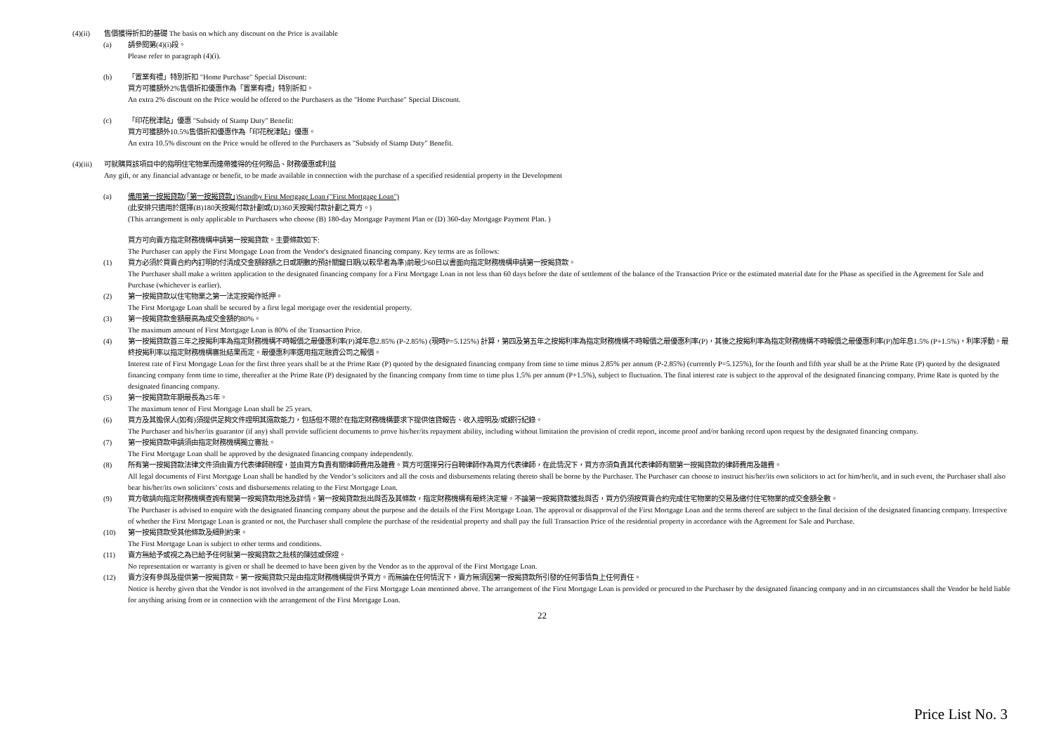(4)(ii) 售價獲得折扣的基礎 The basis on which any discount on the Price is available
(a) 請參閱第(4)(i)段。
Please refer to paragraph (4)(i).
(b) 「置業有禮」特別折扣 "Home Purchase" Special Discount:
買方可獲額外2%售價折扣優惠作為「置業有禮」特別折扣。
An extra 2% discount on the Price would be offered to the Purchasers as the "Home Purchase" Special Discount.
(c) 「印花稅津貼」優惠 "Subsidy of Stamp Duty" Benefit:
買方可獲額外10.5%售價折扣優惠作為「印花稅津貼」優惠。
An extra 10.5% discount on the Price would be offered to the Purchasers as "Subsidy of Stamp Duty" Benefit.
(4)(iii)
可就購買該項目中的指明住宅物業而連帶獲得的任何贈品、財務優惠或利益
Any gift, or any financial advantage or benefit, to be made available in connection with the purchase of a specified residential property in the Development
(a) 備用第一按揭貸款(「第一按揭貸款」)Standby First Mortgage Loan ("First Mortgage Loan")
(此安排只適用於選擇(B)180天按揭付款計劃或(D)360天按揭付款計劃之買方。)
(This arrangement is only applicable to Purchasers who choose (B) 180-day Mortgage Payment Plan or (D) 360-day Mortgage Payment Plan. )
買方可向賣方指定財務機構申請第一按揭貸款。主要條款如下:
The Purchaser can apply the First Mortgage Loan from the Vendor's designated financing company. Key terms are as follows:
(1) 買方必須於買賣合約內訂明的付清成交金額餘額之日或期數的預計關鍵日期(以較早者為準)前最少60日以書面向指定財務機構申請第一按揭貸款。
The Purchaser shall make a written application to the designated financing company for a First Mortgage Loan in not less than 60 days before the date of settlement of the balance of the Transaction Price or the estimated material date for the Phase as specified in the Agreement for Sale and Purchase (whichever is earlier).
(2) 第一按揭貸款以住宅物業之第一法定按揭作抵押。
The First Mortgage Loan shall be secured by a first legal mortgage over the residential property.
(3) 第一按揭貸款金額最高為成交金額的80%。
The maximum amount of First Mortgage Loan is 80% of the Transaction Price.
(4) 第一按揭貸款首三年之按揭利率為指定財務機構不時報價之最優惠利率(P)減年息2.85% (P-2.85%) (現時P=5.125%) 計算，第四及第五年之按揭利率為指定財務機構不時報價之最優惠利率(P)，其後之按揭利率為指定財務機構不時報價之最優惠利率(P)加年息1.5% (P+1.5%)，利率浮動。最終按揭利率以指定財務機構審批結果而定。最優惠利率選用指定融資公司之報價。
Interest rate of First Mortgage Loan for the first three years shall be at the Prime Rate (P) quoted by the designated financing company from time to time minus 2.85% per annum (P-2.85%) (currently P=5.125%), for the fourth and fifth year shall be at the Prime Rate (P) quoted by the designated financing company from time to time, thereafter at the Prime Rate (P) designated by the financing company from time to time plus 1.5% per annum (P+1.5%), subject to fluctuation. The final interest rate is subject to the approval of the designated financing company. Prime Rate is quoted by the designated financing company.
(5) 第一按揭貸款年期最長為25年。
The maximum tenor of First Mortgage Loan shall be 25 years.
(6) 買方及其擔保人(如有)須提供足夠文件證明其還款能力，包括但不限於在指定財務機構要求下提供信貸報告、收入證明及/或銀行紀錄。
The Purchaser and his/her/its guarantor (if any) shall provide sufficient documents to prove his/her/its repayment ability, including without limitation the provision of credit report, income proof and/or banking record upon request by the designated financing company.
(7) 第一按揭貸款申請須由指定財務機構獨立審批。
The First Mortgage Loan shall be approved by the designated financing company independently.
(8) 所有第一按揭貸款法律文件須由賣方代表律師辦理，並由買方負責有關律師費用及雜費。買方可選擇另行自聘律師作為買方代表律師，在此情況下，買方亦須負責其代表律師有關第一按揭貸款的律師費用及雜費。
All legal documents of First Mortgage Loan shall be handled by the Vendor’s solicitors and all the costs and disbursements relating thereto shall be borne by the Purchaser. The Purchaser can choose to instruct his/her/its own solicitors to act for him/her/it, and in such event, the Purchaser shall also bear his/her/its own solicitors’ costs and disbursements relating to the First Mortgage Loan.
(9) 買方敬請向指定財務機構查詢有關第一按揭貸款用途及詳情。第一按揭貸款批出與否及其條款，指定財務機構有最終決定權。不論第一按揭貸款獲批與否，買方仍須按買賣合約完成住宅物業的交易及繳付住宅物業的成交金額全數。
The Purchaser is advised to enquire with the designated financing company about the purpose and the details of the First Mortgage Loan. The approval or disapproval of the First Mortgage Loan and the terms thereof are subject to the final decision of the designated financing company. Irrespective of whether the First Mortgage Loan is granted or not, the Purchaser shall complete the purchase of the residential property and shall pay the full Transaction Price of the residential property in accordance with the Agreement for Sale and Purchase.
(10) 第一按揭貸款受其他條款及細則約束。
The First Mortgage Loan is subject to other terms and conditions.
(11) 賣方無給予或視之為已給予任何就第一按揭貸款之批核的陳述或保證。
No representation or warranty is given or shall be deemed to have been given by the Vendor as to the approval of the First Mortgage Loan.
(12) 賣方沒有參與及提供第一按揭貸款。第一按揭貸款只是由指定財務機構提供予買方。而無論在任何情況下，賣方無須因第一按揭貸款所引發的任何事情負上任何責任。
Notice is hereby given that the Vendor is not involved in the arrangement of the First Mortgage Loan mentioned above. The arrangement of the First Mortgage Loan is provided or procured to the Purchaser by the designated financing company and in no circumstances shall the Vendor be held liable for anything arising from or in connection with the arrangement of the First Mortgage Loan.
22
Price List No. 3